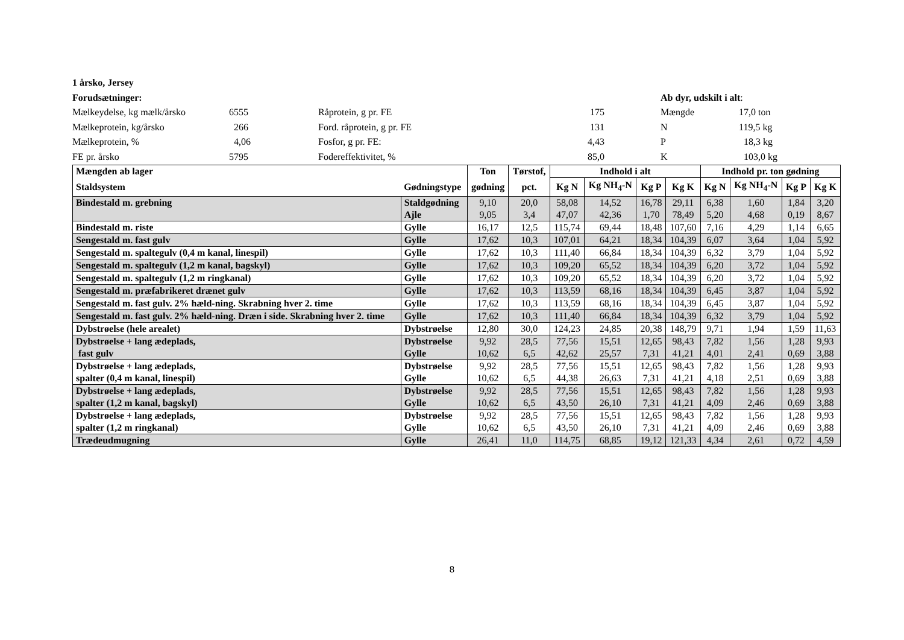1 årsko, Jersey
Forudsætninger:
Ab dyr, udskilt i alt:
Mælkeydelse, kg mælk/årsko
6555
Råprotein, g pr. FE
175
Mængde
17,0 ton
Mælkeprotein, kg/årsko
266
Ford. råprotein, g pr. FE
131
N
119,5 kg
Mælkeprotein, %
4,06
Fosfor, g pr. FE:
4,43
P
18,3 kg
FE pr. årsko
5795
Fodereffektivitet, %
85,0
K
103,0 kg
| Mængden ab lager | | Ton | Tørstof, | Indhold i alt | | | | Indhold pr. ton gødning | | | |
| --- | --- | --- | --- | --- | --- | --- | --- | --- | --- | --- | --- |
| Staldsystem | Gødningstype | gødning | pct. | Kg N | Kg NH<sub>4</sub>-N | Kg P | Kg K | Kg N | Kg NH<sub>4</sub>-N | Kg P | Kg K |
| Bindestald m. grebning | Staldgødning Ajle | 9,10 9,05 | 20,0 3,4 | 58,08 47,07 | 14,52 42,36 | 16,78 1,70 | 29,11 78,49 | 6,38 5,20 | 1,60 4,68 | 1,84 0,19 | 3,20 8,67 |
| Bindestald m. riste | Gylle | 16,17 | 12,5 | 115,74 | 69,44 | 18,48 | 107,60 | 7,16 | 4,29 | 1,14 | 6,65 |
| Sengestald m. fast gulv | Gylle | 17,62 | 10,3 | 107,01 | 64,21 | 18,34 | 104,39 | 6,07 | 3,64 | 1,04 | 5,92 |
| Sengestald m. spaltegulv (0,4 m kanal, linespil) | Gylle | 17,62 | 10,3 | 111,40 | 66,84 | 18,34 | 104,39 | 6,32 | 3,79 | 1,04 | 5,92 |
| Sengestald m. spaltegulv (1,2 m kanal, bagskyl) | Gylle | 17,62 | 10,3 | 109,20 | 65,52 | 18,34 | 104,39 | 6,20 | 3,72 | 1,04 | 5,92 |
| Sengestald m. spaltegulv (1,2 m ringkanal) | Gylle | 17,62 | 10,3 | 109,20 | 65,52 | 18,34 | 104,39 | 6,20 | 3,72 | 1,04 | 5,92 |
| Sengestald m. præfabrikeret drænet gulv | Gylle | 17,62 | 10,3 | 113,59 | 68,16 | 18,34 | 104,39 | 6,45 | 3,87 | 1,04 | 5,92 |
| Sengestald m. fast gulv. 2% hæld-ning. Skrabning hver 2. time | Gylle | 17,62 | 10,3 | 113,59 | 68,16 | 18,34 | 104,39 | 6,45 | 3,87 | 1,04 | 5,92 |
| Sengestald m. fast gulv. 2% hæld-ning. Dræn i side. Skrabning hver 2. time | Gylle | 17,62 | 10,3 | 111,40 | 66,84 | 18,34 | 104,39 | 6,32 | 3,79 | 1,04 | 5,92 |
| Dybstrøelse (hele arealet) | Dybstrøelse | 12,80 | 30,0 | 124,23 | 24,85 | 20,38 | 148,79 | 9,71 | 1,94 | 1,59 | 11,63 |
| Dybstrøelse + lang ædeplads, fast gulv | Dybstrøelse Gylle | 9,92 10,62 | 28,5 6,5 | 77,56 42,62 | 15,51 25,57 | 12,65 7,31 | 98,43 41,21 | 7,82 4,01 | 1,56 2,41 | 1,28 0,69 | 9,93 3,88 |
| Dybstrøelse + lang ædeplads, spalter (0,4 m kanal, linespil) | Dybstrøelse Gylle | 9,92 10,62 | 28,5 6,5 | 77,56 44,38 | 15,51 26,63 | 12,65 7,31 | 98,43 41,21 | 7,82 4,18 | 1,56 2,51 | 1,28 0,69 | 9,93 3,88 |
| Dybstrøelse + lang ædeplads, spalter (1,2 m kanal, bagskyl) | Dybstrøelse Gylle | 9,92 10,62 | 28,5 6,5 | 77,56 43,50 | 15,51 26,10 | 12,65 7,31 | 98,43 41,21 | 7,82 4,09 | 1,56 2,46 | 1,28 0,69 | 9,93 3,88 |
| Dybstrøelse + lang ædeplads, spalter (1,2 m ringkanal) | Dybstrøelse Gylle | 9,92 10,62 | 28,5 6,5 | 77,56 43,50 | 15,51 26,10 | 12,65 7,31 | 98,43 41,21 | 7,82 4,09 | 1,56 2,46 | 1,28 0,69 | 9,93 3,88 |
| Trædeudmugning | Gylle | 26,41 | 11,0 | 114,75 | 68,85 | 19,12 | 121,33 | 4,34 | 2,61 | 0,72 | 4,59 |
8